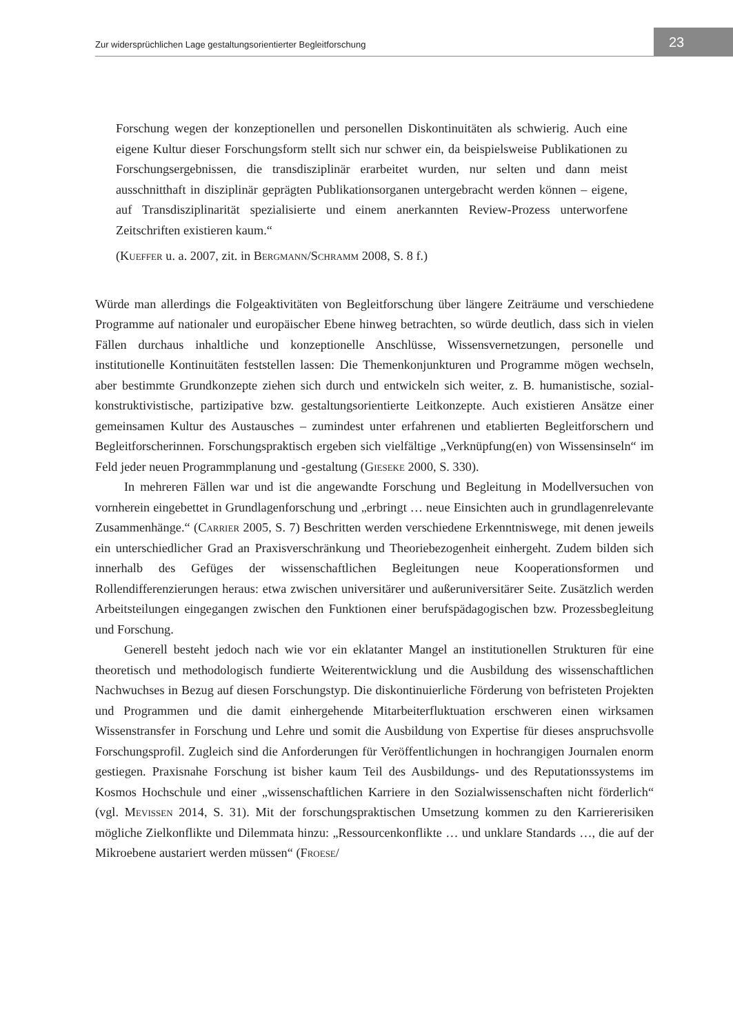Zur widersprüchlichen Lage gestaltungsorientierter Begleitforschung 23
Forschung wegen der konzeptionellen und personellen Diskontinuitäten als schwierig. Auch eine eigene Kultur dieser Forschungsform stellt sich nur schwer ein, da beispielsweise Publikationen zu Forschungsergebnissen, die transdisziplinär erarbeitet wurden, nur selten und dann meist ausschnitthaft in disziplinär geprägten Publikationsorganen untergebracht werden können – eigene, auf Transdisziplinarität spezialisierte und einem anerkannten Review-Prozess unterworfene Zeitschriften existieren kaum.“
(Kueffer u. a. 2007, zit. in Bergmann/Schramm 2008, S. 8 f.)
Würde man allerdings die Folgeaktivitäten von Begleitforschung über längere Zeiträume und verschiedene Programme auf nationaler und europäischer Ebene hinweg betrachten, so würde deutlich, dass sich in vielen Fällen durchaus inhaltliche und konzeptionelle Anschlüsse, Wissensvernetzungen, personelle und institutionelle Kontinuitäten feststellen lassen: Die Themenkonjunkturen und Programme mögen wechseln, aber bestimmte Grundkonzepte ziehen sich durch und entwickeln sich weiter, z. B. humanistische, sozial-konstruktivistische, partizipative bzw. gestaltungsorientierte Leitkonzepte. Auch existieren Ansätze einer gemeinsamen Kultur des Austausches – zumindest unter erfahrenen und etablierten Begleitforschern und Begleitforscherinnen. Forschungspraktisch ergeben sich vielfältige „Verknüpfung(en) von Wissensinseln“ im Feld jeder neuen Programmplanung und -gestaltung (Gieseke 2000, S. 330).
In mehreren Fällen war und ist die angewandte Forschung und Begleitung in Modellversuchen von vornherein eingebettet in Grundlagenforschung und „erbringt … neue Einsichten auch in grundlagenrelevante Zusammenhänge.“ (Carrier 2005, S. 7) Beschritten werden verschiedene Erkenntniswege, mit denen jeweils ein unterschiedlicher Grad an Praxisverschränkung und Theoriebezogenheit einhergeht. Zudem bilden sich innerhalb des Gefüges der wissenschaftlichen Begleitungen neue Kooperationsformen und Rollendifferenzierungen heraus: etwa zwischen universitärer und außeruniversitärer Seite. Zusätzlich werden Arbeitsteilungen eingegangen zwischen den Funktionen einer berufspädagogischen bzw. Prozessbegleitung und Forschung.
Generell besteht jedoch nach wie vor ein eklatanter Mangel an institutionellen Strukturen für eine theoretisch und methodologisch fundierte Weiterentwicklung und die Ausbildung des wissenschaftlichen Nachwuchses in Bezug auf diesen Forschungstyp. Die diskontinuierliche Förderung von befristeten Projekten und Programmen und die damit einhergehende Mitarbeiterfluktuation erschweren einen wirksamen Wissenstransfer in Forschung und Lehre und somit die Ausbildung von Expertise für dieses anspruchsvolle Forschungsprofil. Zugleich sind die Anforderungen für Veröffentlichungen in hochrangigen Journalen enorm gestiegen. Praxisnahe Forschung ist bisher kaum Teil des Ausbildungs- und des Reputationssystems im Kosmos Hochschule und einer „wissenschaftlichen Karriere in den Sozialwissenschaften nicht förderlich“ (vgl. Mevissen 2014, S. 31). Mit der forschungspraktischen Umsetzung kommen zu den Karriererisiken mögliche Zielkonflikte und Dilemmata hinzu: „Ressourcenkonflikte … und unklare Standards …, die auf der Mikroebene austariert werden müssen“ (Froese/